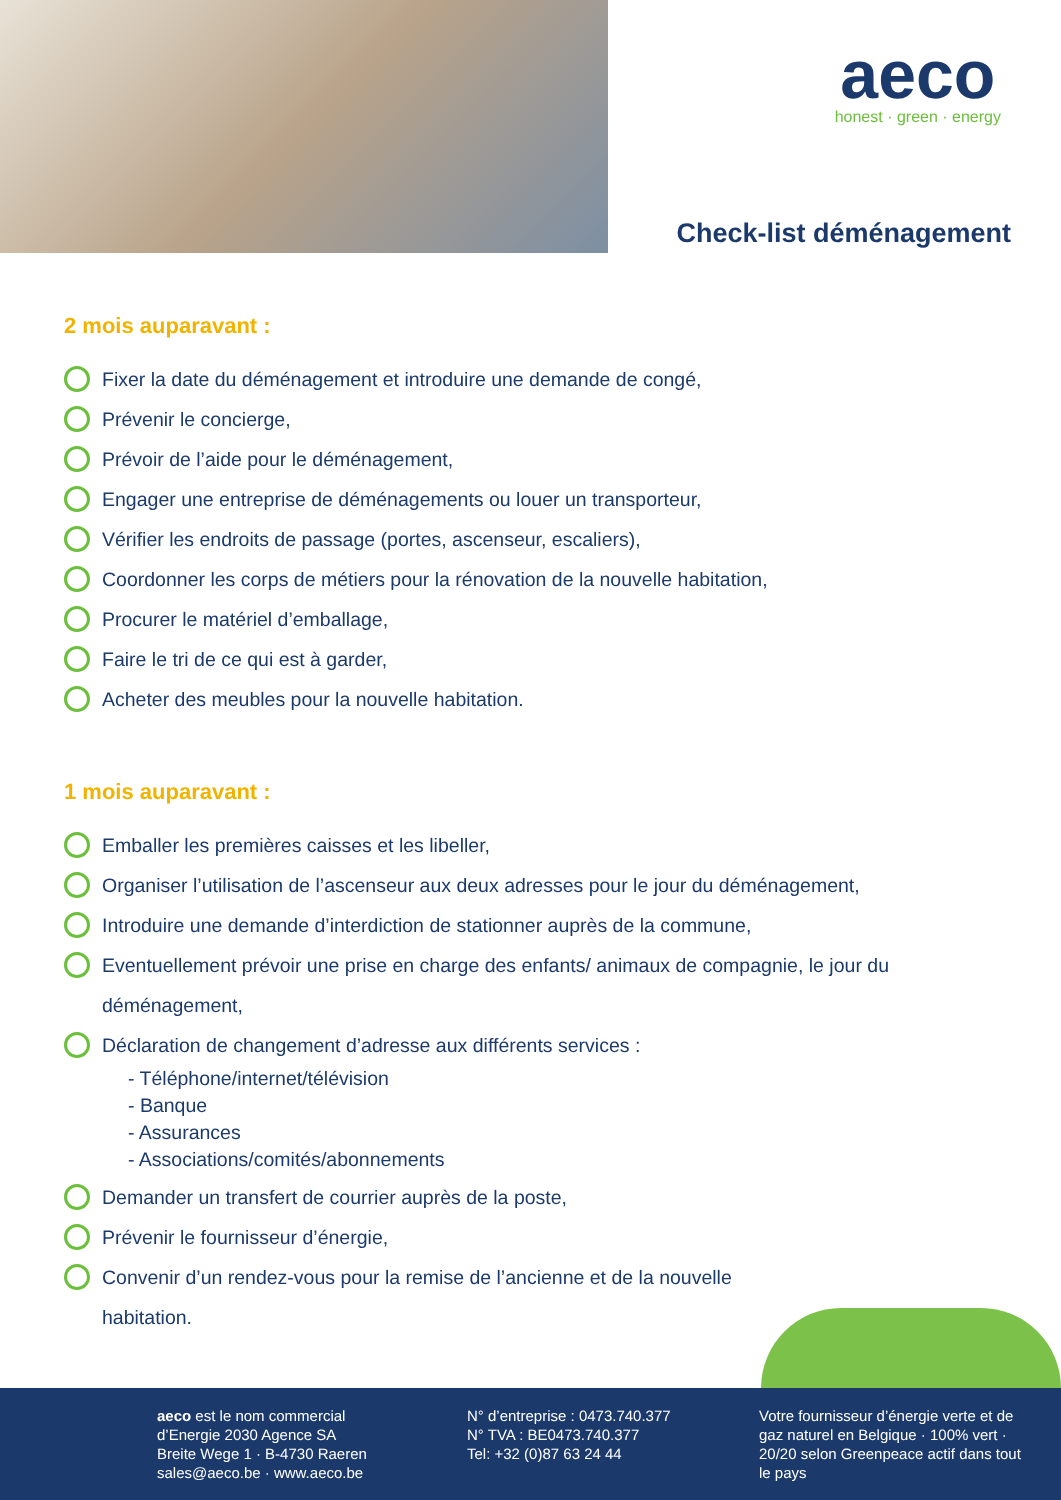aeco
honest · green · energy
Check-list déménagement
2 mois auparavant :
Fixer la date du déménagement et introduire une demande de congé,
Prévenir le concierge,
Prévoir de l’aide pour le déménagement,
Engager une entreprise de déménagements ou louer un transporteur,
Vérifier les endroits de passage (portes, ascenseur, escaliers),
Coordonner les corps de métiers pour la rénovation de la nouvelle habitation,
Procurer le matériel d’emballage,
Faire le tri de ce qui est à garder,
Acheter des meubles pour la nouvelle habitation.
1 mois auparavant :
Emballer les premières caisses et les libeller,
Organiser l’utilisation de l’ascenseur aux deux adresses pour le jour du déménagement,
Introduire une demande d’interdiction de stationner auprès de la commune,
Eventuellement prévoir une prise en charge des enfants/ animaux de compagnie, le jour du déménagement,
Déclaration de changement d’adresse aux différents services :
- Téléphone/internet/télévision
- Banque
- Assurances
- Associations/comités/abonnements
Demander un transfert de courrier auprès de la poste,
Prévenir le fournisseur d’énergie,
Convenir d’un rendez-vous pour la remise de l’ancienne et de la nouvelle habitation.
aeco est le nom commercial
d’Energie 2030 Agence SA
Breite Wege 1 · B-4730 Raeren
sales@aeco.be · www.aeco.be
N° d’entreprise : 0473.740.377
N° TVA : BE0473.740.377
Tel: +32 (0)87 63 24 44
Votre fournisseur d’énergie verte et de gaz naturel en Belgique · 100% vert · 20/20 selon Greenpeace actif dans tout le pays